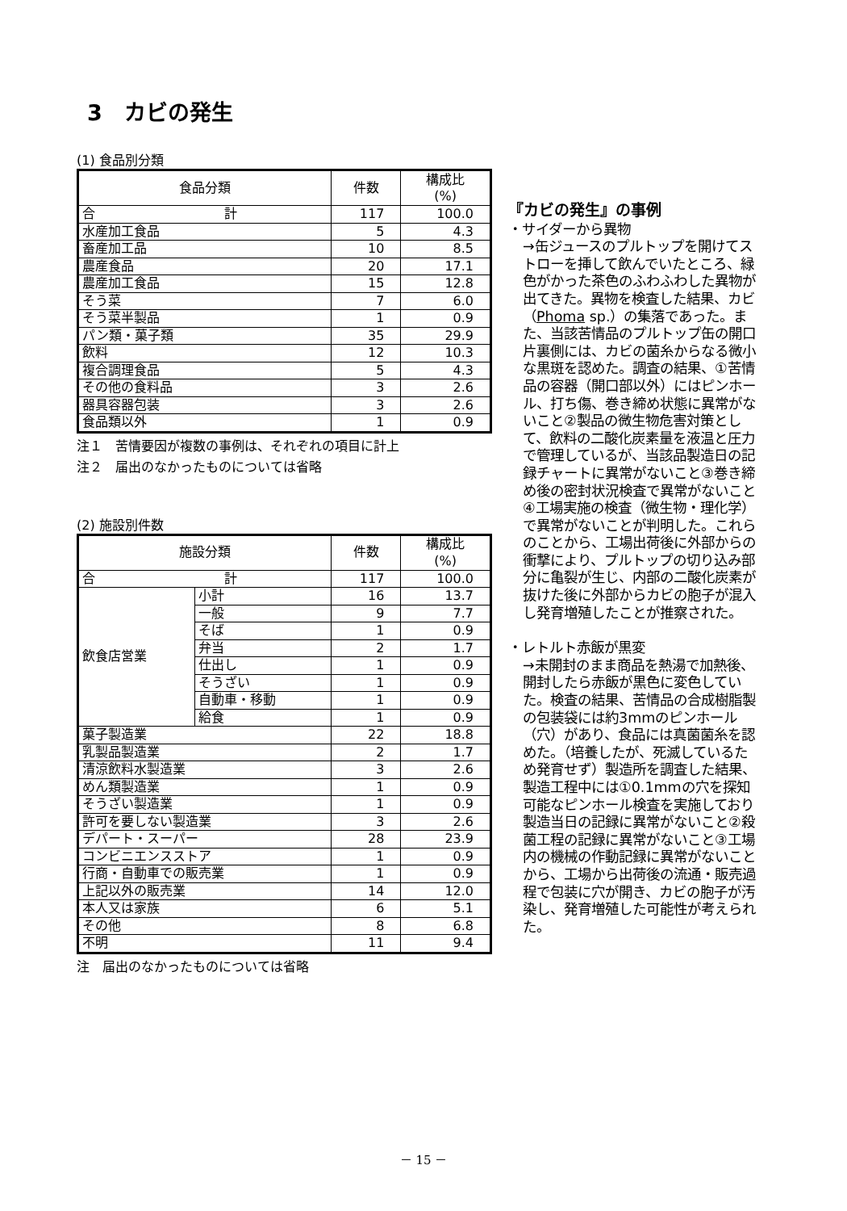3　カビの発生
(1) 食品別分類
| 食品分類 | 件数 | 構成比 (%) |
| --- | --- | --- |
| 合 計 | 117 | 100.0 |
| 水産加工食品 | 5 | 4.3 |
| 畜産加工品 | 10 | 8.5 |
| 農産食品 | 20 | 17.1 |
| 農産加工食品 | 15 | 12.8 |
| そう菜 | 7 | 6.0 |
| そう菜半製品 | 1 | 0.9 |
| パン類・菓子類 | 35 | 29.9 |
| 飲料 | 12 | 10.3 |
| 複合調理食品 | 5 | 4.3 |
| その他の食料品 | 3 | 2.6 |
| 器具容器包装 | 3 | 2.6 |
| 食品類以外 | 1 | 0.9 |
注１　苦情要因が複数の事例は、それぞれの項目に計上
注２　届出のなかったものについては省略
(2) 施設別件数
| 施設分類 | | 件数 | 構成比 (%) |
| --- | --- | --- | --- |
| 合 計 | | 117 | 100.0 |
| 飲食店営業 | 小計 | 16 | 13.7 |
| | 一般 | 9 | 7.7 |
| | そば | 1 | 0.9 |
| | 弁当 | 2 | 1.7 |
| | 仕出し | 1 | 0.9 |
| | そうざい | 1 | 0.9 |
| | 自動車・移動 | 1 | 0.9 |
| | 給食 | 1 | 0.9 |
| 菓子製造業 | | 22 | 18.8 |
| 乳製品製造業 | | 2 | 1.7 |
| 清涼飲料水製造業 | | 3 | 2.6 |
| めん類製造業 | | 1 | 0.9 |
| そうざい製造業 | | 1 | 0.9 |
| 許可を要しない製造業 | | 3 | 2.6 |
| デパート・スーパー | | 28 | 23.9 |
| コンビニエンスストア | | 1 | 0.9 |
| 行商・自動車での販売業 | | 1 | 0.9 |
| 上記以外の販売業 | | 14 | 12.0 |
| 本人又は家族 | | 6 | 5.1 |
| その他 | | 8 | 6.8 |
| 不明 | | 11 | 9.4 |
注　届出のなかったものについては省略
『カビの発生』の事例
・サイダーから異物
→缶ジュースのプルトップを開けてストローを挿して飲んでいたところ、緑色がかった茶色のふわふわした異物が出てきた。異物を検査した結果、カビ（Phoma sp.）の集落であった。また、当該苦情品のプルトップ缶の開口片裏側には、カビの菌糸からなる微小な黒斑を認めた。調査の結果、①苦情品の容器（開口部以外）にはピンホール、打ち傷、巻き締め状態に異常がないこと②製品の微生物危害対策として、飲料の二酸化炭素量を液温と圧力で管理しているが、当該品製造日の記録チャートに異常がないこと③巻き締め後の密封状況検査で異常がないこと④工場実施の検査（微生物・理化学）で異常がないことが判明した。これらのことから、工場出荷後に外部からの衝撃により、プルトップの切り込み部分に亀裂が生じ、内部の二酸化炭素が抜けた後に外部からカビの胞子が混入し発育増殖したことが推察された。
・レトルト赤飯が黒変
→未開封のまま商品を熱湯で加熱後、開封したら赤飯が黒色に変色していた。検査の結果、苦情品の合成樹脂製の包装袋には約3mmのピンホール（穴）があり、食品には真菌菌糸を認めた。（培養したが、死滅しているため発育せず）製造所を調査した結果、製造工程中には①0.1mmの穴を探知可能なピンホール検査を実施しており製造当日の記録に異常がないこと②殺菌工程の記録に異常がないこと③工場内の機械の作動記録に異常がないことから、工場から出荷後の流通・販売過程で包装に穴が開き、カビの胞子が汚染し、発育増殖した可能性が考えられた。
－ 15 －